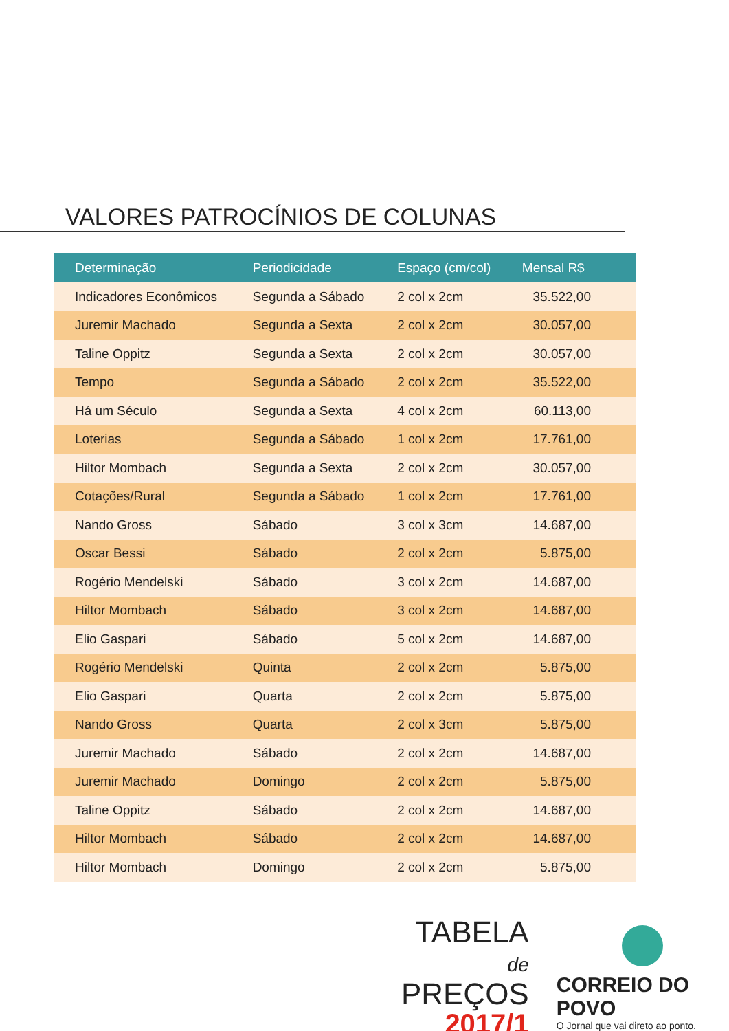VALORES PATROCÍNIOS DE COLUNAS
| Determinação | Periodicidade | Espaço (cm/col) | Mensal R$ |
| --- | --- | --- | --- |
| Indicadores Econômicos | Segunda a Sábado | 2 col x 2cm | 35.522,00 |
| Juremir Machado | Segunda a Sexta | 2 col x 2cm | 30.057,00 |
| Taline Oppitz | Segunda a Sexta | 2 col x 2cm | 30.057,00 |
| Tempo | Segunda a Sábado | 2 col x 2cm | 35.522,00 |
| Há um Século | Segunda a Sexta | 4 col x 2cm | 60.113,00 |
| Loterias | Segunda a Sábado | 1 col x 2cm | 17.761,00 |
| Hiltor Mombach | Segunda a Sexta | 2 col x 2cm | 30.057,00 |
| Cotações/Rural | Segunda a Sábado | 1 col x 2cm | 17.761,00 |
| Nando Gross | Sábado | 3 col x 3cm | 14.687,00 |
| Oscar Bessi | Sábado | 2 col x 2cm | 5.875,00 |
| Rogério Mendelski | Sábado | 3 col x 2cm | 14.687,00 |
| Hiltor Mombach | Sábado | 3 col x 2cm | 14.687,00 |
| Elio Gaspari | Sábado | 5 col x 2cm | 14.687,00 |
| Rogério Mendelski | Quinta | 2 col x 2cm | 5.875,00 |
| Elio Gaspari | Quarta | 2 col x 2cm | 5.875,00 |
| Nando Gross | Quarta | 2 col x 3cm | 5.875,00 |
| Juremir Machado | Sábado | 2 col x 2cm | 14.687,00 |
| Juremir Machado | Domingo | 2 col x 2cm | 5.875,00 |
| Taline Oppitz | Sábado | 2 col x 2cm | 14.687,00 |
| Hiltor Mombach | Sábado | 2 col x 2cm | 14.687,00 |
| Hiltor Mombach | Domingo | 2 col x 2cm | 5.875,00 |
TABELA
de PREÇOS
2017/1
CORREIO DO POVO
O Jornal que vai direto ao ponto.